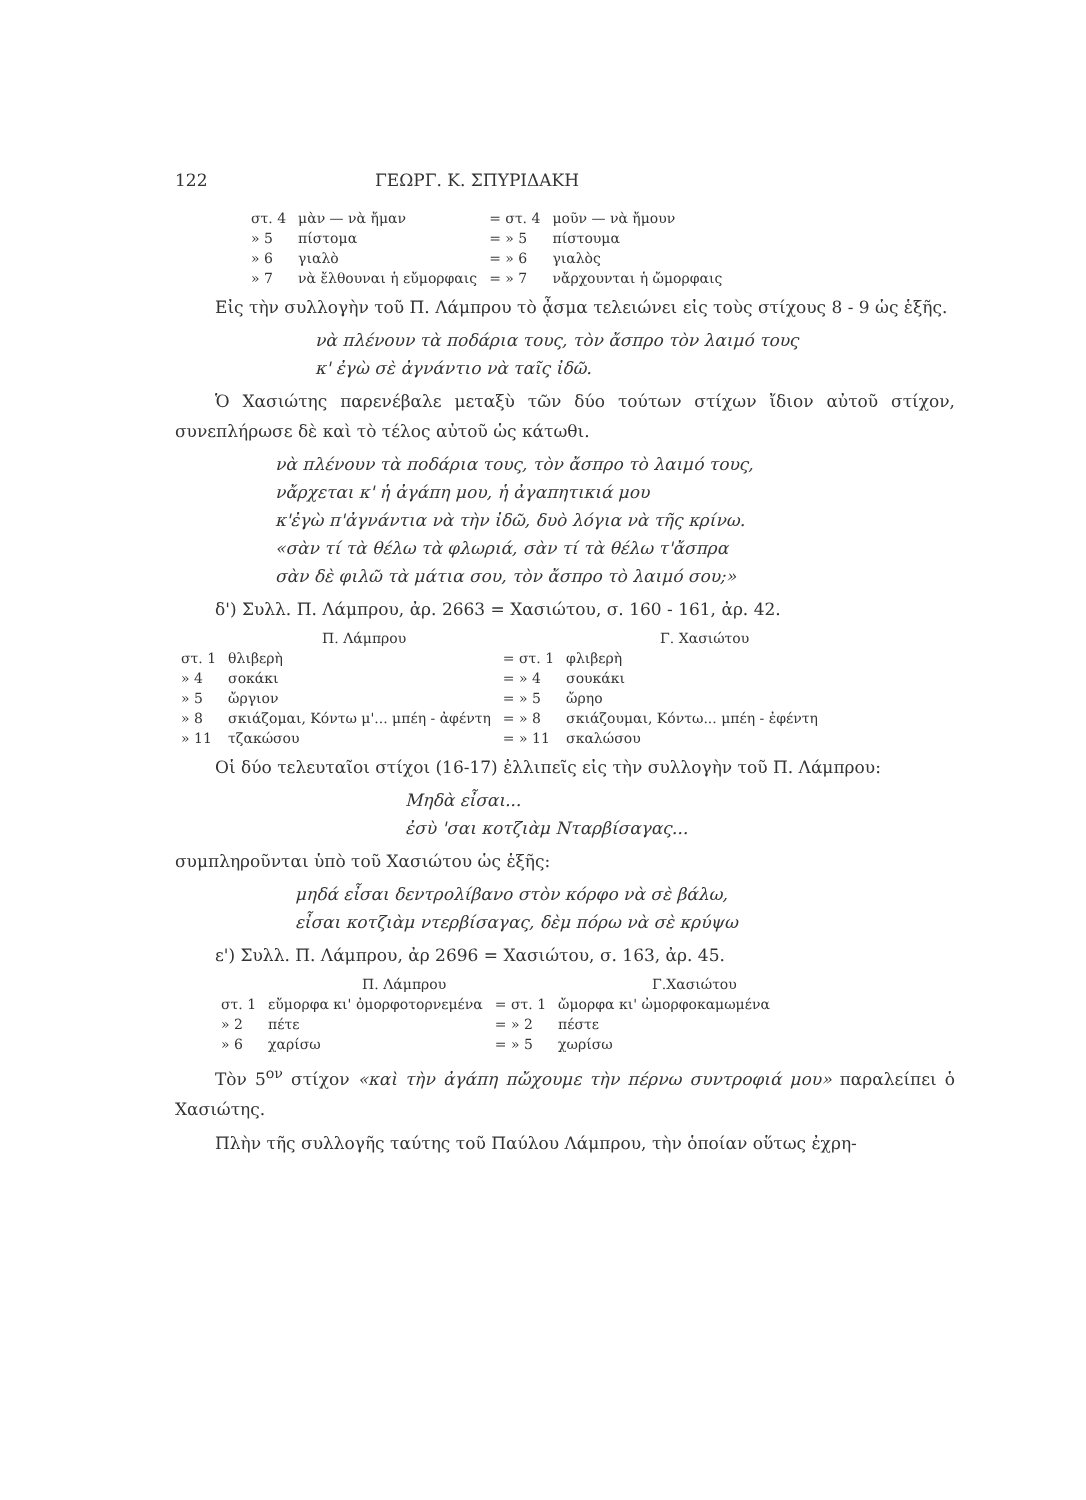122 ΓΕΩΡΓ. Κ. ΣΠΥΡΙΔΑΚΗ
| στ. 4 | μὰν — νὰ ἤμαν | = στ. 4 | μοῦν — νὰ ἤμουν |
| » 5 | πίστομα | = » 5 | πίστουμα |
| » 6 | γιαλὸ | = » 6 | γιαλὸς |
| » 7 | νὰ ἔλθουναι ἡ εὔμορφαις | = » 7 | νἄρχουνται ἡ ὤμορφαις |
Εἰς τὴν συλλογὴν τοῦ Π. Λάμπρου τὸ ᾆσμα τελειώνει εἰς τοὺς στίχους 8 - 9 ὡς ἑξῆς.
νὰ πλένουν τὰ ποδάρια τους, τὸν ἄσπρο τὸν λαιμό τους
κ' ἐγὼ σὲ ἀγνάντιο νὰ ταῖς ἰδῶ.
Ὁ Χασιώτης παρενέβαλε μεταξὺ τῶν δύο τούτων στίχων ἴδιον αὐτοῦ στίχον, συνεπλήρωσε δὲ καὶ τὸ τέλος αὐτοῦ ὡς κάτωθι.
νὰ πλένουν τὰ ποδάρια τους, τὸν ἄσπρο τὸ λαιμό τους,
νἄρχεται κ' ἡ ἀγάπη μου, ἡ ἀγαπητικιά μου
κ'ἐγὼ π'ἀγνάντια νὰ τὴν ἰδῶ, δυὸ λόγια νὰ τῆς κρίνω.
«σὰν τί τὰ θέλω τὰ φλωριά, σὰν τί τὰ θέλω τ'ἄσπρα
σὰν δὲ φιλῶ τὰ μάτια σου, τὸν ἄσπρο τὸ λαιμό σου;»
δ') Συλλ. Π. Λάμπρου, ἀρ. 2663 = Χασιώτου, σ. 160 - 161, ἀρ. 42.
| | Π. Λάμπρου | | Γ. Χασιώτου |
| στ. 1 | θλιβερὴ | = στ. 1 | φλιβερὴ |
| » 4 | σοκάκι | = » 4 | σουκάκι |
| » 5 | ὤργιον | = » 5 | ὤρηο |
| » 8 | σκιάζομαι, Κόντω μ'... μπέη - ἀφέντη | = » 8 | σκιάζουμαι, Κόντω... μπέη - ἐφέντη |
| » 11 | τζακώσου | = » 11 | σκαλώσου |
Οἱ δύο τελευταῖοι στίχοι (16-17) ἐλλιπεῖς εἰς τὴν συλλογὴν τοῦ Π. Λάμπρου:
Μηδὰ εἶσαι...
ἐσὺ 'σαι κοτζιὰμ Νταρβίσαγας...
συμπληροῦνται ὑπὸ τοῦ Χασιώτου ὡς ἑξῆς:
μηδά εἶσαι δεντρολίβανο στὸν κόρφο νὰ σὲ βάλω,
εἶσαι κοτζιὰμ ντερβίσαγας, δὲμ πόρω νὰ σὲ κρύψω
ε') Συλλ. Π. Λάμπρου, ἀρ 2696 = Χασιώτου, σ. 163, ἀρ. 45.
| | Π. Λάμπρου | | Γ.Χασιώτου |
| στ. 1 | εὔμορφα κι' ὀμορφοτορνεμένα | = στ. 1 | ὤμορφα κι' ὠμορφοκαμωμένα |
| » 2 | πέτε | = » 2 | πέστε |
| » 6 | χαρίσω | = » 5 | χωρίσω |
Τὸν 5<sup>ον</sup> στίχον «καὶ τὴν ἀγάπη πὤχουμε τὴν πέρνω συντροφιά μου» παραλείπει ὁ Χασιώτης.
Πλὴν τῆς συλλογῆς ταύτης τοῦ Παύλου Λάμπρου, τὴν ὁποίαν οὕτως ἐχρη-